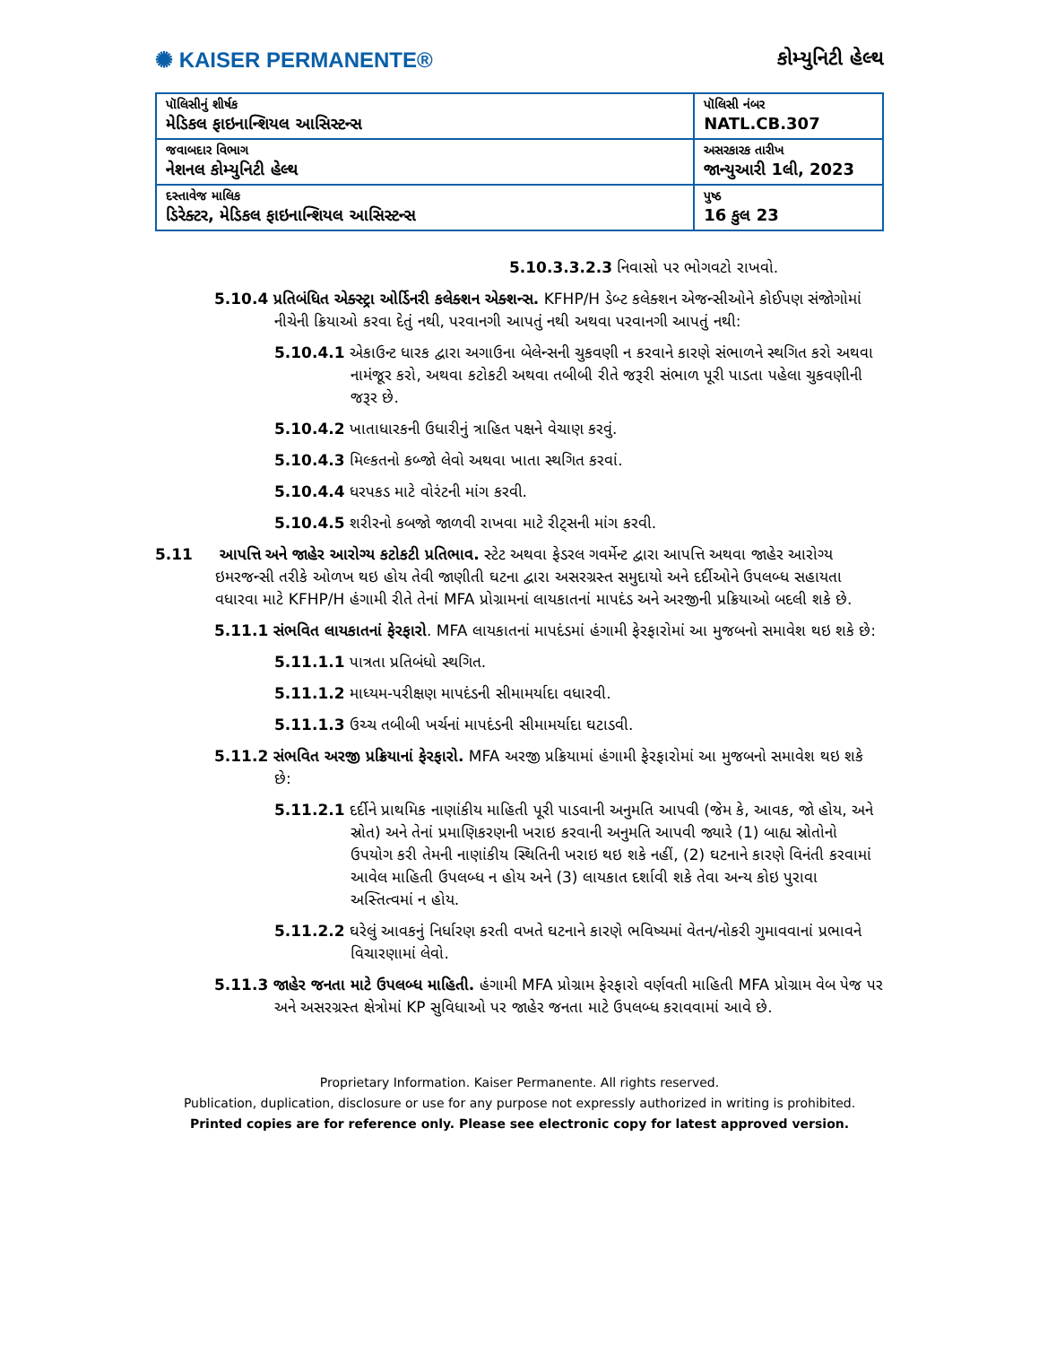✺ KAISER PERMANENTE®
કોમ્યુનિટી હેલ્થ
| પૉલિસીનું શીર્ષક મેડિકલ ફાઇનાન્શિયલ આસિસ્ટન્સ | પૉલિસી નંબર NATL.CB.307 |
| જવાબદાર વિભાગ નેશનલ કોમ્યુનિટી હેલ્થ | અસરકારક તારીખ જાન્યુઆરી 1લી, 2023 |
| દસ્તાવેજ માલિક ડિરેક્ટર, મેડિકલ ફાઇનાન્શિયલ આસિસ્ટન્સ | પુષ્ઠ 16 કુલ 23 |
5.10.3.3.2.3 નિવાસો પર ભોગવટો રાખવો.
5.10.4 પ્રતિબંધિત એક્સ્ટ્રા ઓર્ડિનરી કલેક્શન એક્શન્સ. KFHP/H ડેબ્ટ કલેક્શન એજન્સીઓને કોઈપણ સંજોગોમાં નીચેની ક્રિયાઓ કરવા દેતું નથી, પરવાનગી આપતું નથી અથવા પરવાનગી આપતું નથી:
5.10.4.1 એકાઉન્ટ ધારક દ્વારા અગાઉના બેલેન્સની ચુકવણી ન કરવાને કારણે સંભાળને સ્થગિત કરો અથવા નામંજૂર કરો, અથવા કટોકટી અથવા તબીબી રીતે જરૂરી સંભાળ પૂરી પાડતા પહેલા ચુકવણીની જરૂર છે.
5.10.4.2 ખાતાધારકની ઉધારીનું ત્રાહિત પક્ષને વેચાણ કરવું.
5.10.4.3 મિલ્કતનો કબ્જો લેવો અથવા ખાતા સ્થગિત કરવાં.
5.10.4.4 ધરપકડ માટે વોરંટની માંગ કરવી.
5.10.4.5 શરીરનો કબજો જાળવી રાખવા માટે રીટ્સની માંગ કરવી.
5.11 આપત્તિ અને જાહેર આરોગ્ય કટોકટી પ્રતિભાવ. સ્ટેટ અથવા ફેડરલ ગવર્મેન્ટ દ્વારા આપત્તિ અથવા જાહેર આરોગ્ય ઇમરજન્સી તરીકે ઓળખ થઇ હોય તેવી જાણીતી ઘટના દ્વારા અસરગ્રસ્ત સમુદાયો અને દર્દીઓને ઉપલબ્ધ સહાયતા વધારવા માટે KFHP/H હંગામી રીતે તેનાં MFA પ્રોગ્રામનાં લાયકાતનાં માપદંડ અને અરજીની પ્રક્રિયાઓ બદલી શકે છે.
5.11.1 સંભવિત લાયકાતનાં ફેરફારો. MFA લાયકાતનાં માપદંડમાં હંગામી ફેરફારોમાં આ મુજબનો સમાવેશ થઇ શકે છે:
5.11.1.1 પાત્રતા પ્રતિબંધો સ્થગિત.
5.11.1.2 માધ્યમ-પરીક્ષણ માપદંડની સીમામર્યાદા વધારવી.
5.11.1.3 ઉચ્ચ તબીબી ખર્ચનાં માપદંડની સીમામર્યાદા ઘટાડવી.
5.11.2 સંભવિત અરજી પ્રક્રિયાનાં ફેરફારો. MFA અરજી પ્રક્રિયામાં હંગામી ફેરફારોમાં આ મુજબનો સમાવેશ થઇ શકે છે:
5.11.2.1 દર્દીને પ્રાથમિક નાણાંકીય માહિતી પૂરી પાડવાની અનુમતિ આપવી (જેમ કે, આવક, જો હોય, અને સ્રોત) અને તેનાં પ્રમાણિકરણની ખરાઇ કરવાની અનુમતિ આપવી જ્યારે (1) બાહ્ય સ્રોતોનો ઉપયોગ કરી તેમની નાણાંકીય સ્થિતિની ખરાઇ થઇ શકે નહીં, (2) ઘટનાને કારણે વિનંતી કરવામાં આવેલ માહિતી ઉપલબ્ધ ન હોય અને (3) લાયકાત દર્શાવી શકે તેવા અન્ય કોઇ પુરાવા અસ્તિત્વમાં ન હોય.
5.11.2.2 ઘરેલું આવકનું નિર્ધારણ કરતી વખતે ઘટનાને કારણે ભવિષ્યમાં વેતન/નોકરી ગુમાવવાનાં પ્રભાવને વિચારણામાં લેવો.
5.11.3 જાહેર જનતા માટે ઉપલબ્ધ માહિતી. હંગામી MFA પ્રોગ્રામ ફેરફારો વર્ણવતી માહિતી MFA પ્રોગ્રામ વેબ પેજ પર અને અસરગ્રસ્ત ક્ષેત્રોમાં KP સુવિધાઓ પર જાહેર જનતા માટે ઉપલબ્ધ કરાવવામાં આવે છે.
Proprietary Information. Kaiser Permanente. All rights reserved.
Publication, duplication, disclosure or use for any purpose not expressly authorized in writing is prohibited.
Printed copies are for reference only. Please see electronic copy for latest approved version.